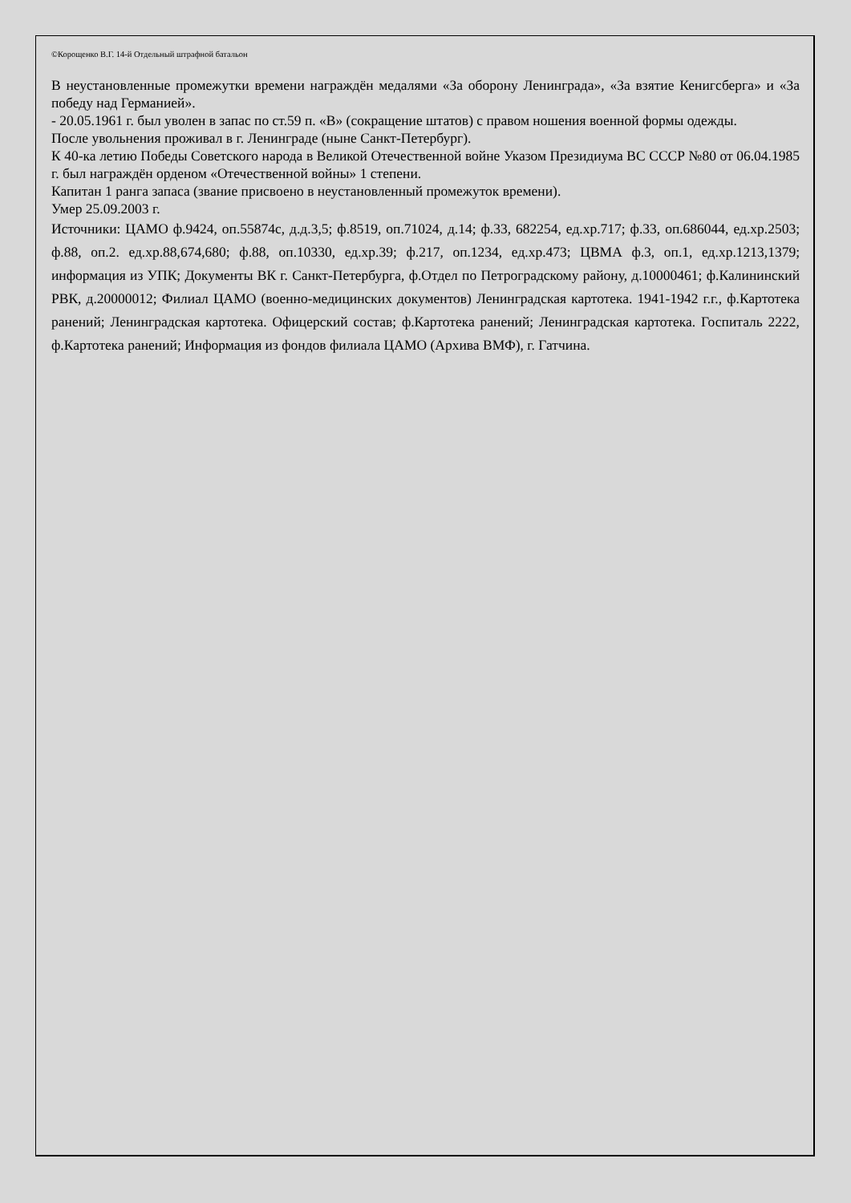©Корощенко В.Г. 14-й Отдельный штрафной батальон
В неустановленные промежутки времени награждён медалями «За оборону Ленинграда», «За взятие Кенигсберга» и «За победу над Германией».
- 20.05.1961 г. был уволен в запас по ст.59 п. «В» (сокращение штатов) с правом ношения военной формы одежды.
После увольнения проживал в г. Ленинграде (ныне Санкт-Петербург).
К 40-ка летию Победы Советского народа в Великой Отечественной войне Указом Президиума ВС СССР №80 от 06.04.1985 г. был награждён орденом «Отечественной войны» 1 степени.
Капитан 1 ранга запаса (звание присвоено в неустановленный промежуток времени).
Умер 25.09.2003 г.
Источники: ЦАМО ф.9424, оп.55874с, д.д.3,5; ф.8519, оп.71024, д.14; ф.33, 682254, ед.хр.717; ф.33, оп.686044, ед.хр.2503; ф.88, оп.2. ед.хр.88,674,680; ф.88, оп.10330, ед.хр.39; ф.217, оп.1234, ед.хр.473; ЦВМА ф.3, оп.1, ед.хр.1213,1379; информация из УПК; Документы ВК г. Санкт-Петербурга, ф.Отдел по Петроградскому району, д.10000461; ф.Калининский РВК, д.20000012; Филиал ЦАМО (военно-медицинских документов) Ленинградская картотека. 1941-1942 г.г., ф.Картотека ранений; Ленинградская картотека. Офицерский состав; ф.Картотека ранений; Ленинградская картотека. Госпиталь 2222, ф.Картотека ранений; Информация из фондов филиала ЦАМО (Архива ВМФ), г. Гатчина.